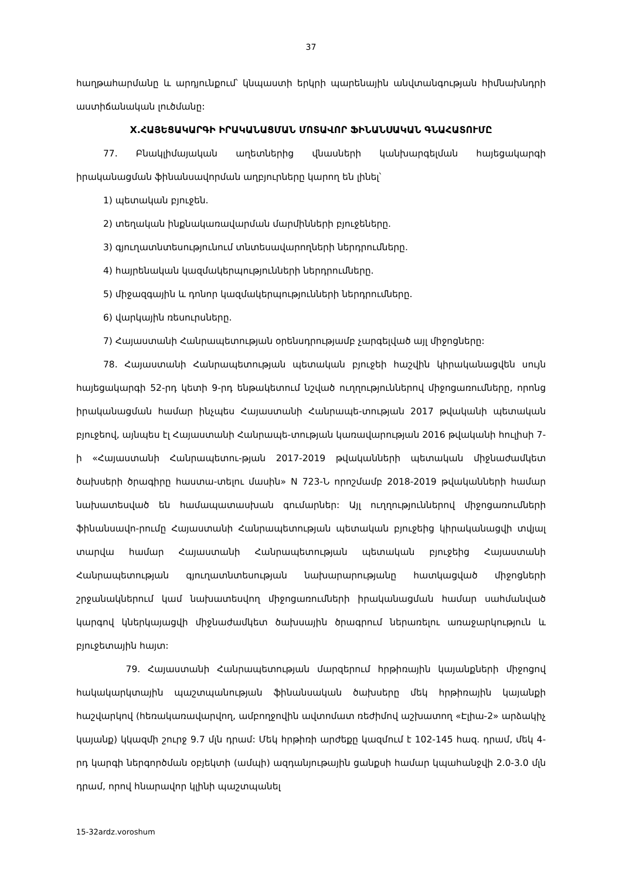37
հաղթահարմանը և արդյունքում՝ կնպաստի երկրի պարենային անվտանգության հիմնախնդրի աստիճանական լուծմանը:
X.ՀԱՅԵՑԱԿԱՐԳԻ ԻՐԱԿԱՆԱՑՄԱՆ ՄՈՏԱՎՈՐ ՖԻՆԱՆՍԱԿԱՆ ԳՆԱՀԱՏՈՒՄԸ
77. Բնակլիմայական աղետներից վնասների կանխարգելման հայեցակարգի իրականացման ֆինանսավորման աղբյուրները կարող են լինել՝
1) պետական բյուջեն.
2) տեղական ինքնակառավարման մարմինների բյուջեները.
3) գյուղատնտեսությունում տնտեսավարողների ներդրումները.
4) հայրենական կազմակերպությունների ներդրումները.
5) միջազգային և դոնոր կազմակերպությունների ներդրումները.
6) վարկային ռեսուրսները.
7) Հայաստանի Հանրապետության օրենսդրությամբ չարգելված այլ միջոցները:
78. Հայաստանի Հանրապետության պետական բյուջեի հաշվին կիրականացվեն սույն հայեցակարգի 52-րդ կետի 9-րդ ենթակետում նշված ուղղություններով միջոցառումները, որոնց իրականացման համար ինչպես Հայաստանի Հանրապե-տության 2017 թվականի պետական բյուջեով, այնպես էլ Հայաստանի Հանրապե-տության կառավարության 2016 թվականի հուլիսի 7-ի «Հայաստանի Հանրապետու-թյան 2017-2019 թվականների պետական միջնաժամկետ ծախսերի ծրագիրը հաստա-տելու մասին» N 723-Ն որոշմամբ 2018-2019 թվականների համար նախատեսված են համապատասխան գումարներ: Այլ ուղղություններով միջոցառումների ֆինանսավո-րումը Հայաստանի Հանրապետության պետական բյուջեից կիրականացվի տվյալ տարվա համար Հայաստանի Հանրապետության պետական բյուջեից Հայաստանի Հանրապետության գյուղատնտեսության նախարարությանը հատկացված միջոցների շրջանակներում կամ նախատեսվող միջոցառումների իրականացման համար սահմանված կարգով կներկայացվի միջնաժամկետ ծախսային ծրագրում ներառելու առաջարկություն և բյուջետային հայտ:
79. Հայաստանի Հանրապետության մարզերում հրթիռային կայանքների միջոցով հակակարկտային պաշտպանության ֆինանսական ծախսերը մեկ հրթիռային կայանքի հաշվարկով (հեռակառավարվող, ամբողջովին ավտոմատ ռեժիմով աշխատող «Էլիա-2» արձակիչ կայանք) կկազմի շուրջ 9.7 մլն դրամ: Մեկ հրթիռի արժեքը կազմում է 102-145 հազ. դրամ, մեկ 4-րդ կարգի ներգործման օբյեկտի (ամպի) ազդանյութային ցանքսի համար կպահանջվի 2.0-3.0 մլն դրամ, որով հնարավոր կլինի պաշտպանել
15-32ardz.voroshum